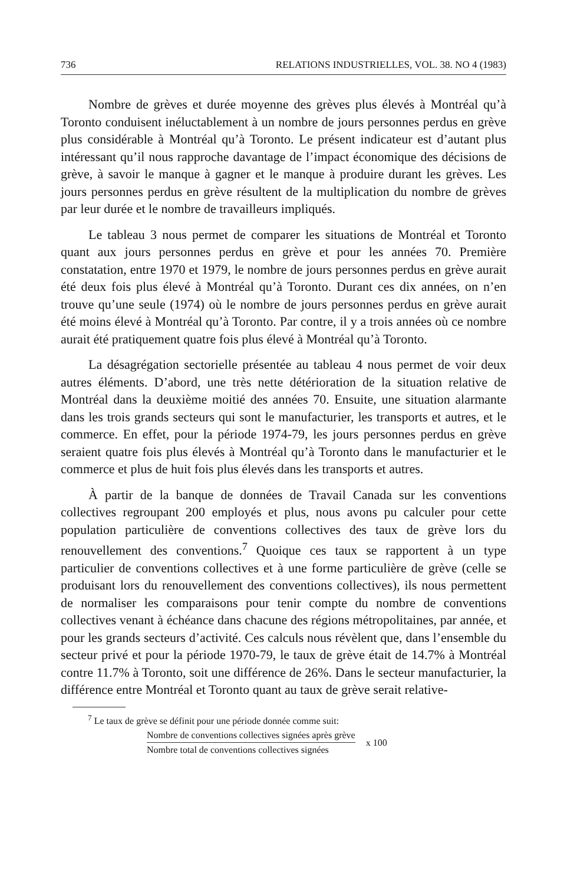736 RELATIONS INDUSTRIELLES, VOL. 38. NO 4 (1983)
Nombre de grèves et durée moyenne des grèves plus élevés à Montréal qu’à Toronto conduisent inéluctablement à un nombre de jours personnes perdus en grève plus considérable à Montréal qu’à Toronto. Le présent indicateur est d’autant plus intéressant qu’il nous rapproche davantage de l’impact économique des décisions de grève, à savoir le manque à gagner et le manque à produire durant les grèves. Les jours personnes perdus en grève résultent de la multiplication du nombre de grèves par leur durée et le nombre de travailleurs impliqués.
Le tableau 3 nous permet de comparer les situations de Montréal et Toronto quant aux jours personnes perdus en grève et pour les années 70. Première constatation, entre 1970 et 1979, le nombre de jours personnes perdus en grève aurait été deux fois plus élevé à Montréal qu’à Toronto. Durant ces dix années, on n’en trouve qu’une seule (1974) où le nombre de jours personnes perdus en grève aurait été moins élevé à Montréal qu’à Toronto. Par contre, il y a trois années où ce nombre aurait été pratiquement quatre fois plus élevé à Montréal qu’à Toronto.
La désagrégation sectorielle présentée au tableau 4 nous permet de voir deux autres éléments. D’abord, une très nette détérioration de la situation relative de Montréal dans la deuxième moitié des années 70. Ensuite, une situation alarmante dans les trois grands secteurs qui sont le manufacturier, les transports et autres, et le commerce. En effet, pour la période 1974-79, les jours personnes perdus en grève seraient quatre fois plus élevés à Montréal qu’à Toronto dans le manufacturier et le commerce et plus de huit fois plus élevés dans les transports et autres.
À partir de la banque de données de Travail Canada sur les conventions collectives regroupant 200 employés et plus, nous avons pu calculer pour cette population particulière de conventions collectives des taux de grève lors du renouvellement des conventions.<sup>7</sup> Quoique ces taux se rapportent à un type particulier de conventions collectives et à une forme particulière de grève (celle se produisant lors du renouvellement des conventions collectives), ils nous permettent de normaliser les comparaisons pour tenir compte du nombre de conventions collectives venant à échéance dans chacune des régions métropolitaines, par année, et pour les grands secteurs d’activité. Ces calculs nous révèlent que, dans l’ensemble du secteur privé et pour la période 1970-79, le taux de grève était de 14.7% à Montréal contre 11.7% à Toronto, soit une différence de 26%. Dans le secteur manufacturier, la différence entre Montréal et Toronto quant au taux de grève serait relative-
<sup>7</sup> Le taux de grève se définit pour une période donnée comme suit:
Nombre de conventions collectives signées après grève
Nombre total de conventions collectives signées
x 100